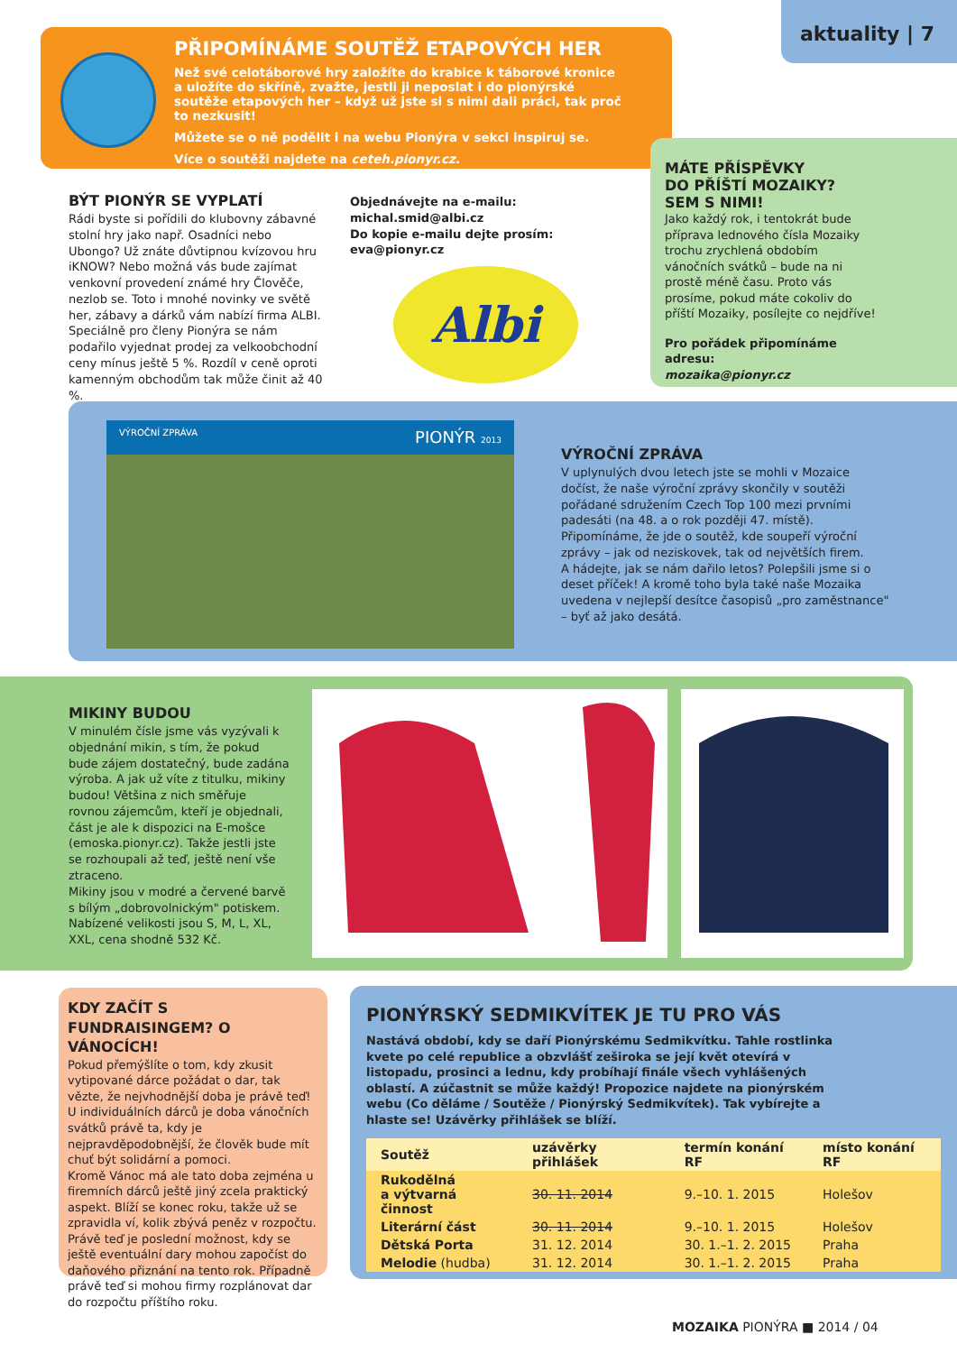aktuality | 7
PŘIPOMÍNÁME SOUTĚŽ ETAPOVÝCH HER
Než své celotáborové hry založíte do krabice k táborové kronice a uložíte do skříně, zvažte, jestli ji neposlat i do pionýrské soutěže etapových her – když už jste si s nimi dali práci, tak proč to nezkusit!
Můžete se o ně podělit i na webu Pionýra v sekci inspiruj se.
Více o soutěži najdete na ceteh.pionyr.cz.
MÁTE PŘÍSPĚVKY
DO PŘÍŠTÍ MOZAIKY?
SEM S NIMI!
Jako každý rok, i tentokrát bude příprava lednového čísla Mozaiky trochu zrychlená obdobím vánočních svátků – bude na ni prostě méně času. Proto vás prosíme, pokud máte cokoliv do příští Mozaiky, posílejte co nejdříve!
Pro pořádek připomínáme adresu:
mozaika@pionyr.cz
BÝT PIONÝR SE VYPLATÍ
Rádi byste si pořídili do klubovny zábavné stolní hry jako např. Osadníci nebo Ubongo? Už znáte důvtipnou kvízovou hru iKNOW? Nebo možná vás bude zajímat venkovní provedení známé hry Člověče, nezlob se. Toto i mnohé novinky ve světě her, zábavy a dárků vám nabízí firma ALBI.
Speciálně pro členy Pionýra se nám podařilo vyjednat prodej za velkoobchodní ceny mínus ještě 5 %. Rozdíl v ceně oproti kamenným obchodům tak může činit až 40 %.
Objednávejte na e-mailu:
michal.smid@albi.cz
Do kopie e-mailu dejte prosím:
eva@pionyr.cz
Albi
VÝROČNÍ ZPRÁVA PIONÝR 2013
VÝROČNÍ ZPRÁVA
V uplynulých dvou letech jste se mohli v Mozaice dočíst, že naše výroční zprávy skončily v soutěži pořádané sdružením Czech Top 100 mezi prvními padesáti (na 48. a o rok později 47. místě). Připomínáme, že jde o soutěž, kde soupeří výroční zprávy – jak od neziskovek, tak od největších firem.
A hádejte, jak se nám dařilo letos? Polepšili jsme si o deset příček! A kromě toho byla také naše Mozaika uvedena v nejlepší desítce časopisů „pro zaměstnance" – byť až jako desátá.
MIKINY BUDOU
V minulém čísle jsme vás vyzývali k objednání mikin, s tím, že pokud bude zájem dostatečný, bude zadána výroba. A jak už víte z titulku, mikiny budou! Většina z nich směřuje rovnou zájemcům, kteří je objednali, část je ale k dispozici na E-mošce (emoska.pionyr.cz). Takže jestli jste se rozhoupali až teď, ještě není vše ztraceno.
Mikiny jsou v modré a červené barvě s bílým „dobrovolnickým" potiskem.
Nabízené velikosti jsou S, M, L, XL, XXL, cena shodně 532 Kč.
KDY ZAČÍT S FUNDRAISINGEM? O VÁNOCÍCH!
Pokud přemýšlíte o tom, kdy zkusit vytipované dárce požádat o dar, tak vězte, že nejvhodnější doba je právě teď! U individuálních dárců je doba vánočních svátků právě ta, kdy je nejpravděpodobnější, že člověk bude mít chuť být solidární a pomoci.
Kromě Vánoc má ale tato doba zejména u firemních dárců ještě jiný zcela praktický aspekt. Blíží se konec roku, takže už se zpravidla ví, kolik zbývá peněz v rozpočtu. Právě teď je poslední možnost, kdy se ještě eventuální dary mohou započíst do daňového přiznání na tento rok. Případně právě teď si mohou firmy rozplánovat dar do rozpočtu příštího roku.
PIONÝRSKÝ SEDMIKVÍTEK JE TU PRO VÁS
Nastává období, kdy se daří Pionýrskému Sedmikvítku. Tahle rostlinka kvete po celé republice a obzvlášť zeširoka se její květ otevírá v listopadu, prosinci a lednu, kdy probíhají finále všech vyhlášených oblastí. A zúčastnit se může každý! Propozice najdete na pionýrském webu (Co děláme / Soutěže / Pionýrský Sedmikvítek). Tak vybírejte a hlaste se! Uzávěrky přihlášek se blíží.
| Soutěž | uzávěrky přihlášek | termín konání RF | místo konání RF |
| --- | --- | --- | --- |
| Rukodělná a výtvarná činnost | 30. 11. 2014 | 9.–10. 1. 2015 | Holešov |
| Literární část | 30. 11. 2014 | 9.–10. 1. 2015 | Holešov |
| Dětská Porta | 31. 12. 2014 | 30. 1.–1. 2. 2015 | Praha |
| Melodie (hudba) | 31. 12. 2014 | 30. 1.–1. 2. 2015 | Praha |
MOZAIKA PIONÝRA ■ 2014 / 04